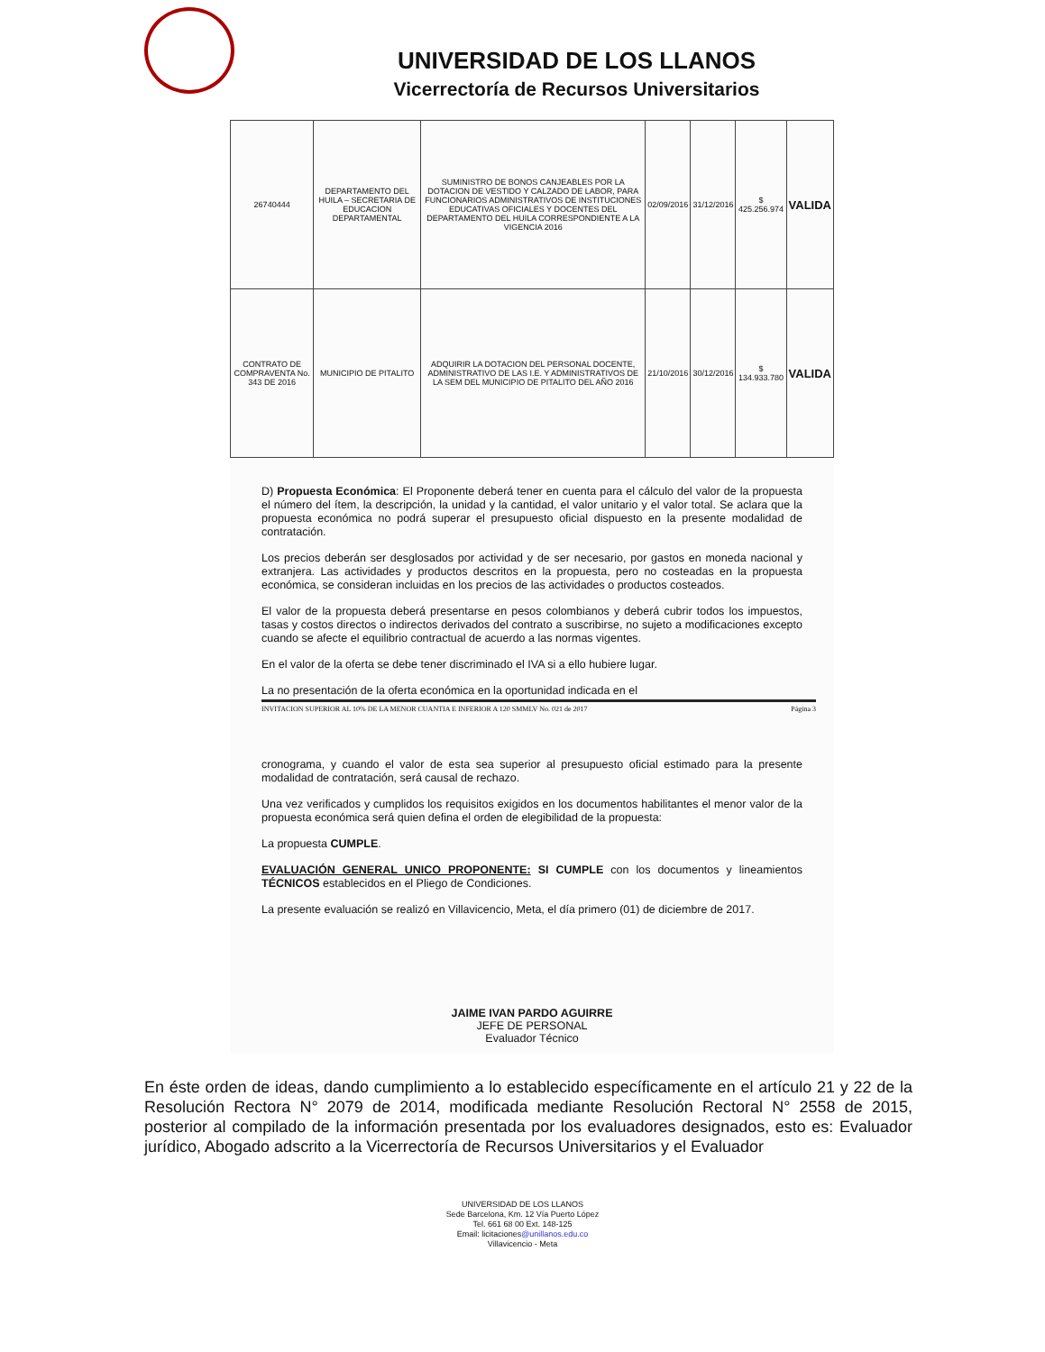UNIVERSIDAD DE LOS LLANOS
Vicerrectoría de Recursos Universitarios
| 26740444 | DEPARTAMENTO DEL HUILA – SECRETARIA DE EDUCACION DEPARTAMENTAL | SUMINISTRO DE BONOS CANJEABLES POR LA DOTACION DE VESTIDO Y CALZADO DE LABOR, PARA FUNCIONARIOS ADMINISTRATIVOS DE INSTITUCIONES EDUCATIVAS OFICIALES Y DOCENTES DEL DEPARTAMENTO DEL HUILA CORRESPONDIENTE A LA VIGENCIA 2016 | 02/09/2016 | 31/12/2016 | $ 425.256.974 | VALIDA |
| CONTRATO DE COMPRAVENTA No. 343 DE 2016 | MUNICIPIO DE PITALITO | ADQUIRIR LA DOTACION DEL PERSONAL DOCENTE, ADMINISTRATIVO DE LAS I.E. Y ADMINISTRATIVOS DE LA SEM DEL MUNICIPIO DE PITALITO DEL AÑO 2016 | 21/10/2016 | 30/12/2016 | $ 134.933.780 | VALIDA |
D) Propuesta Económica: El Proponente deberá tener en cuenta para el cálculo del valor de la propuesta el número del ítem, la descripción, la unidad y la cantidad, el valor unitario y el valor total. Se aclara que la propuesta económica no podrá superar el presupuesto oficial dispuesto en la presente modalidad de contratación.
Los precios deberán ser desglosados por actividad y de ser necesario, por gastos en moneda nacional y extranjera. Las actividades y productos descritos en la propuesta, pero no costeadas en la propuesta económica, se consideran incluidas en los precios de las actividades o productos costeados.
El valor de la propuesta deberá presentarse en pesos colombianos y deberá cubrir todos los impuestos, tasas y costos directos o indirectos derivados del contrato a suscribirse, no sujeto a modificaciones excepto cuando se afecte el equilibrio contractual de acuerdo a las normas vigentes.
En el valor de la oferta se debe tener discriminado el IVA si a ello hubiere lugar.
La no presentación de la oferta económica en la oportunidad indicada en el
INVITACION SUPERIOR AL 10% DE LA MENOR CUANTIA E INFERIOR A 120 SMMLV No. 021 de 2017 Página 3
cronograma, y cuando el valor de esta sea superior al presupuesto oficial estimado para la presente modalidad de contratación, será causal de rechazo.
Una vez verificados y cumplidos los requisitos exigidos en los documentos habilitantes el menor valor de la propuesta económica será quien defina el orden de elegibilidad de la propuesta:
La propuesta CUMPLE.
EVALUACIÓN GENERAL UNICO PROPONENTE: SI CUMPLE con los documentos y lineamientos TÉCNICOS establecidos en el Pliego de Condiciones.
La presente evaluación se realizó en Villavicencio, Meta, el día primero (01) de diciembre de 2017.
JAIME IVAN PARDO AGUIRRE
JEFE DE PERSONAL
Evaluador Técnico
En éste orden de ideas, dando cumplimiento a lo establecido específicamente en el artículo 21 y 22 de la Resolución Rectora N° 2079 de 2014, modificada mediante Resolución Rectoral N° 2558 de 2015, posterior al compilado de la información presentada por los evaluadores designados, esto es: Evaluador jurídico, Abogado adscrito a la Vicerrectoría de Recursos Universitarios y el Evaluador
UNIVERSIDAD DE LOS LLANOS
Sede Barcelona, Km. 12 Vía Puerto López
Tel. 661 68 00 Ext. 148-125
Email: licitaciones@unillanos.edu.co
Villavicencio - Meta